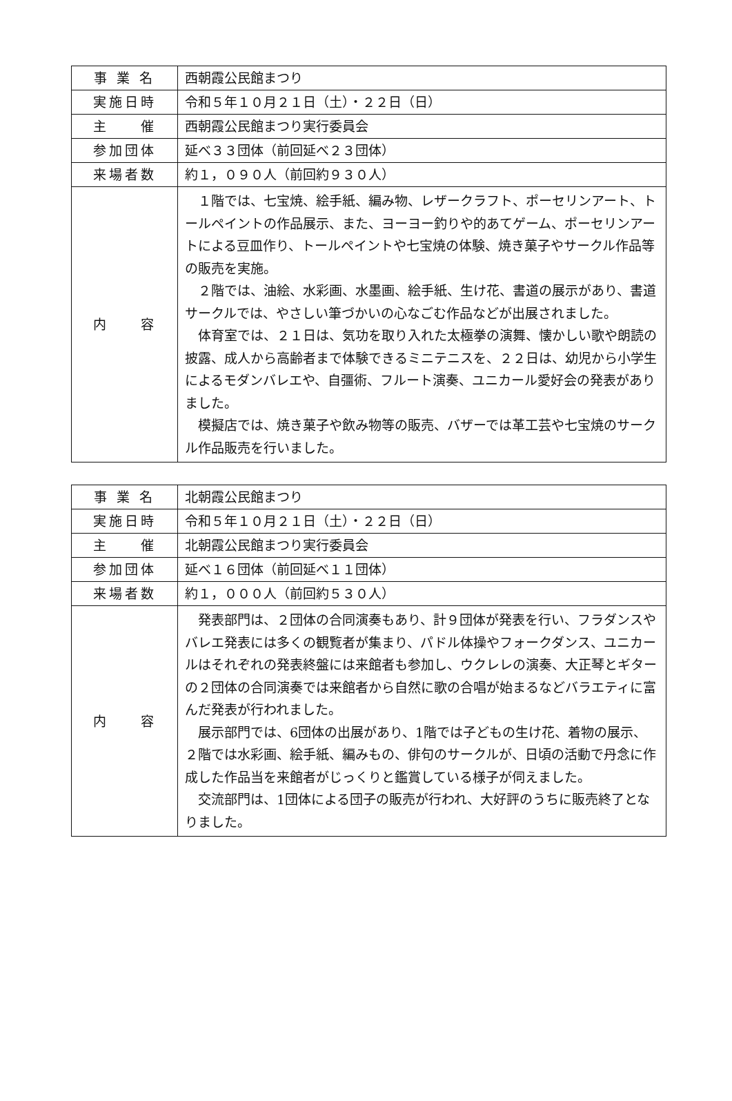| 事 業 名 | 西朝霞公民館まつり |
| 実施日時 | 令和５年１０月２１日（土）・２２日（日） |
| 主 催 | 西朝霞公民館まつり実行委員会 |
| 参加団体 | 延べ３３団体（前回延べ２３団体） |
| 来場者数 | 約１，０９０人（前回約９３０人） |
| 内 容 | １階では、七宝焼、絵手紙、編み物、レザークラフト、ポーセリンアート、トールペイントの作品展示、また、ヨーヨー釣りや的あてゲーム、ポーセリンアートによる豆皿作り、トールペイントや七宝焼の体験、焼き菓子やサークル作品等の販売を実施。 ２階では、油絵、水彩画、水墨画、絵手紙、生け花、書道の展示があり、書道サークルでは、やさしい筆づかいの心なごむ作品などが出展されました。 体育室では、２１日は、気功を取り入れた太極拳の演舞、懐かしい歌や朗読の披露、成人から高齢者まで体験できるミニテニスを、２２日は、幼児から小学生によるモダンバレエや、自彊術、フルート演奏、ユニカール愛好会の発表がありました。 模擬店では、焼き菓子や飲み物等の販売、バザーでは革工芸や七宝焼のサークル作品販売を行いました。 |
| 事 業 名 | 北朝霞公民館まつり |
| 実施日時 | 令和５年１０月２１日（土）・２２日（日） |
| 主 催 | 北朝霞公民館まつり実行委員会 |
| 参加団体 | 延べ１６団体（前回延べ１１団体） |
| 来場者数 | 約１，０００人（前回約５３０人） |
| 内 容 | 発表部門は、２団体の合同演奏もあり、計９団体が発表を行い、フラダンスやバレエ発表には多くの観覧者が集まり、パドル体操やフォークダンス、ユニカールはそれぞれの発表終盤には来館者も参加し、ウクレレの演奏、大正琴とギターの２団体の合同演奏では来館者から自然に歌の合唱が始まるなどバラエティに富んだ発表が行われました。 展示部門では、6団体の出展があり、1階では子どもの生け花、着物の展示、２階では水彩画、絵手紙、編みもの、俳句のサークルが、日頃の活動で丹念に作成した作品当を来館者がじっくりと鑑賞している様子が伺えました。 交流部門は、1団体による団子の販売が行われ、大好評のうちに販売終了となりました。 |